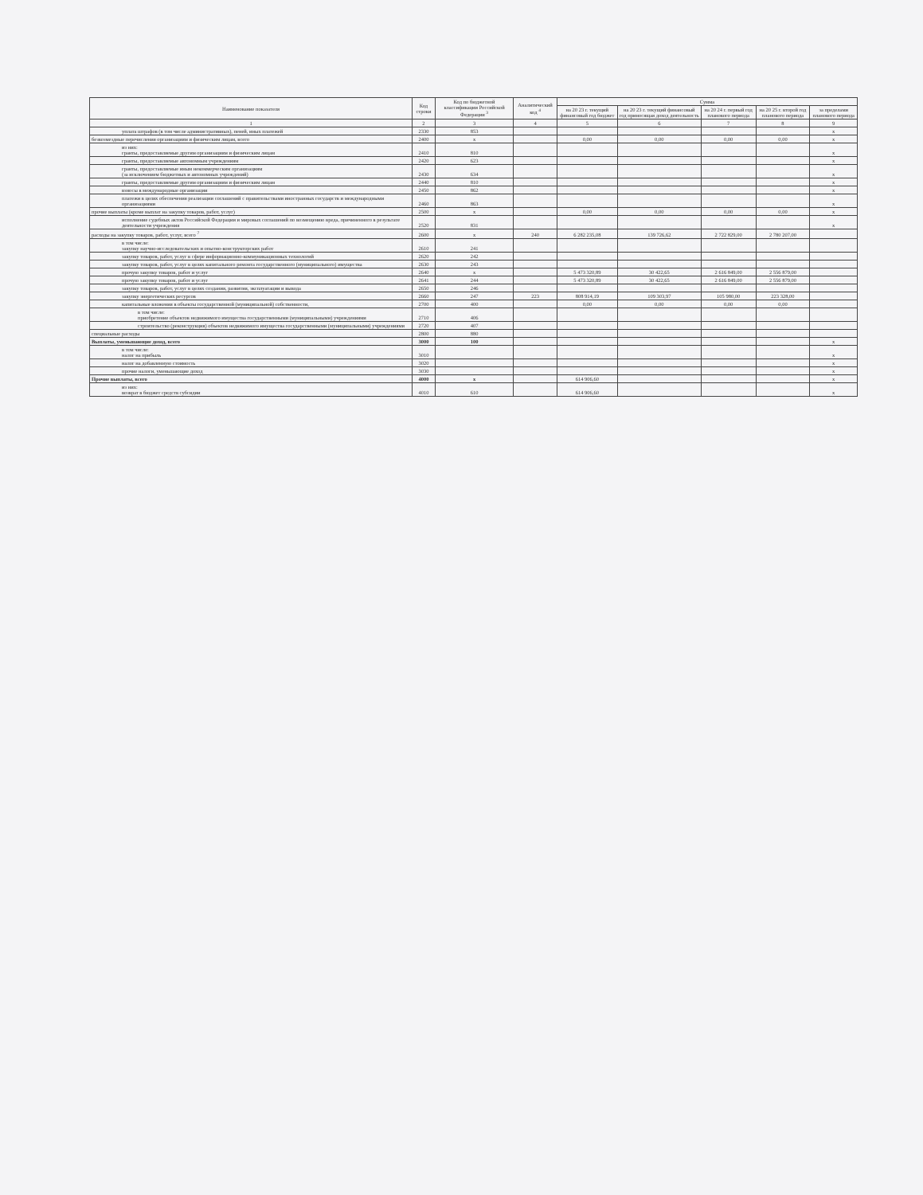| Наименование показателя | Код строки | Код по бюджетной классификации Российской Федерации <sup>3</sup> | Аналитический код <sup>4</sup> | Сумма | | | | |
| --- | --- | --- | --- | --- | --- | --- | --- | --- |
| | | | | на 20 23 г. текущий финансовый год бюджет | на 20 23 г. текущий финансовый год приносящая доход деятельность | на 20 24 г. первый год планового периода | на 20 25 г. второй год планового периода | за пределами планового периода |
| 1 | 2 | 3 | 4 | 5 | 6 | 7 | 8 | 9 |
| уплата штрафов (в том числе административных), пеней, иных платежей | 2330 | 853 | | | | | | x |
| безвозмездные перечисления организациям и физическим лицам, всего | 2400 | x | | 0,00 | 0,00 | 0,00 | 0,00 | x |
| из них: гранты, предоставляемые другим организациям и физическим лицам | 2410 | 810 | | | | | | x |
| гранты, предоставляемые автономным учреждениям | 2420 | 623 | | | | | | x |
| гранты, предоставляемые иным некоммерческим организациям (за исключением бюджетных и автономных учреждений) | 2430 | 634 | | | | | | x |
| гранты, предоставляемые другим организациям и физическим лицам | 2440 | 810 | | | | | | x |
| взносы в международные организации | 2450 | 862 | | | | | | x |
| платежи в целях обеспечения реализации соглашений с правительствами иностранных государств и международными организациями | 2460 | 863 | | | | | | x |
| прочие выплаты (кроме выплат на закупку товаров, работ, услуг) | 2500 | x | | 0,00 | 0,00 | 0,00 | 0,00 | x |
| исполнение судебных актов Российской Федерации и мировых соглашений по возмещению вреда, причиненного в результате деятельности учреждения | 2520 | 831 | | | | | | x |
| расходы на закупку товаров, работ, услуг, всего <sup>7</sup> | 2600 | x | 240 | 6 282 235,08 | 139 726,62 | 2 722 829,00 | 2 780 207,00 | |
| в том числе: закупку научно-исследовательских и опытно-конструкторских работ | 2610 | 241 | | | | | | |
| закупку товаров, работ, услуг в сфере информационно-коммуникационных технологий | 2620 | 242 | | | | | | |
| закупку товаров, работ, услуг в целях капитального ремонта государственного (муниципального) имущества | 2630 | 243 | | | | | | |
| прочую закупку товаров, работ и услуг | 2640 | x | | 5 473 320,89 | 30 422,65 | 2 616 849,00 | 2 556 879,00 | |
| прочую закупку товаров, работ и услуг | 2641 | 244 | | 5 473 320,89 | 30 422,65 | 2 616 849,00 | 2 556 879,00 | |
| закупку товаров, работ, услуг в целях создания, развития, эксплуатации и вывода | 2650 | 246 | | | | | | |
| закупку энергетических ресурсов | 2660 | 247 | 223 | 808 914,19 | 109 303,97 | 105 980,00 | 223 328,00 | |
| капитальные вложения в объекты государственной (муниципальной) собственности, | 2700 | 400 | | 0,00 | 0,00 | 0,00 | 0,00 | |
| в том числе: приобретение объектов недвижимого имущества государственными (муниципальными) учреждениями | 2710 | 406 | | | | | | |
| строительство (реконструкция) объектов недвижимого имущества государственными (муниципальными) учреждениями | 2720 | 407 | | | | | | |
| специальные расходы | 2800 | 880 | | | | | | |
| Выплаты, уменьшающие доход, всего | 3000 | 100 | | | | | | x |
| в том числе: налог на прибыль | 3010 | | | | | | | x |
| налог на добавленную стоимость | 3020 | | | | | | | x |
| прочие налоги, уменьшающие доход | 3030 | | | | | | | x |
| Прочие выплаты, всего | 4000 | x | | 614 906,60 | | | | x |
| из них: возврат в бюджет средств субсидии | 4010 | 610 | | 614 906,60 | | | | x |